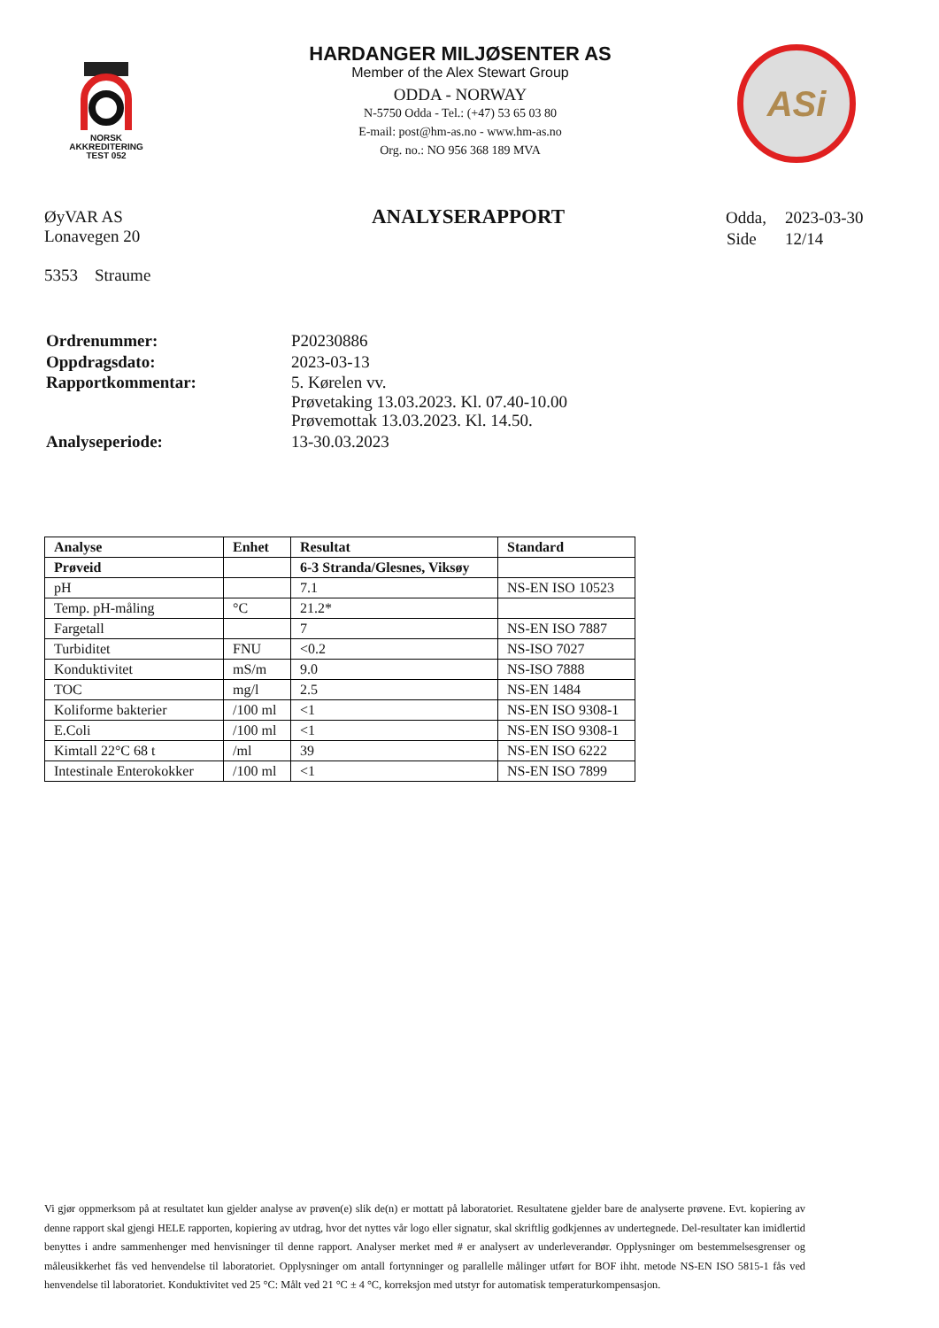NORSK
AKKREDITERING
TEST 052
HARDANGER MILJØSENTER AS
Member of the Alex Stewart Group
ODDA - NORWAY
N-5750 Odda - Tel.: (+47) 53 65 03 80
E-mail: post@hm-as.no - www.hm-as.no
Org. no.: NO 956 368 189 MVA
ASi
ØyVAR AS
Lonavegen 20
5353 Straume
ANALYSERAPPORT
| Odda, | 2023-03-30 |
| Side | 12/14 |
| Ordrenummer: | P20230886 |
| Oppdragsdato: | 2023-03-13 |
| Rapportkommentar: | 5. Kørelen vv. Prøvetaking 13.03.2023. Kl. 07.40-10.00 Prøvemottak 13.03.2023. Kl. 14.50. |
| Analyseperiode: | 13-30.03.2023 |
| Analyse | Enhet | Resultat | Standard |
| --- | --- | --- | --- |
| Prøveid | | 6-3 Stranda/Glesnes, Viksøy | |
| pH | | 7.1 | NS-EN ISO 10523 |
| Temp. pH-måling | °C | 21.2* | |
| Fargetall | | 7 | NS-EN ISO 7887 |
| Turbiditet | FNU | <0.2 | NS-ISO 7027 |
| Konduktivitet | mS/m | 9.0 | NS-ISO 7888 |
| TOC | mg/l | 2.5 | NS-EN 1484 |
| Koliforme bakterier | /100 ml | <1 | NS-EN ISO 9308-1 |
| E.Coli | /100 ml | <1 | NS-EN ISO 9308-1 |
| Kimtall 22°C 68 t | /ml | 39 | NS-EN ISO 6222 |
| Intestinale Enterokokker | /100 ml | <1 | NS-EN ISO 7899 |
Vi gjør oppmerksom på at resultatet kun gjelder analyse av prøven(e) slik de(n) er mottatt på laboratoriet. Resultatene gjelder bare de analyserte prøvene. Evt. kopiering av denne rapport skal gjengi HELE rapporten, kopiering av utdrag, hvor det nyttes vår logo eller signatur, skal skriftlig godkjennes av undertegnede. Del-resultater kan imidlertid benyttes i andre sammenhenger med henvisninger til denne rapport. Analyser merket med # er analysert av underleverandør. Opplysninger om bestemmelsesgrenser og måleusikkerhet fås ved henvendelse til laboratoriet. Opplysninger om antall fortynninger og parallelle målinger utført for BOF ihht. metode NS-EN ISO 5815-1 fås ved henvendelse til laboratoriet. Konduktivitet ved 25 °C: Målt ved 21 °C ± 4 °C, korreksjon med utstyr for automatisk temperaturkompensasjon.